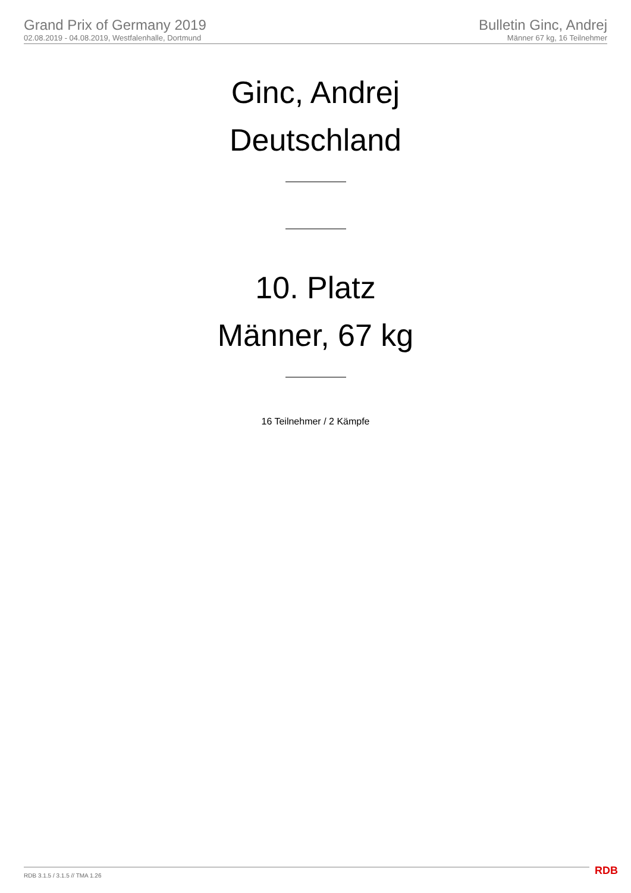Grand Prix of Germany 2019
02.08.2019 - 04.08.2019, Westfalenhalle, Dortmund
Bulletin Ginc, Andrej
Männer 67 kg, 16 Teilnehmer
Ginc, Andrej
Deutschland
10. Platz
Männer, 67 kg
16 Teilnehmer / 2 Kämpfe
RDB 3.1.5 / 3.1.5 // TMA 1.26 RDB